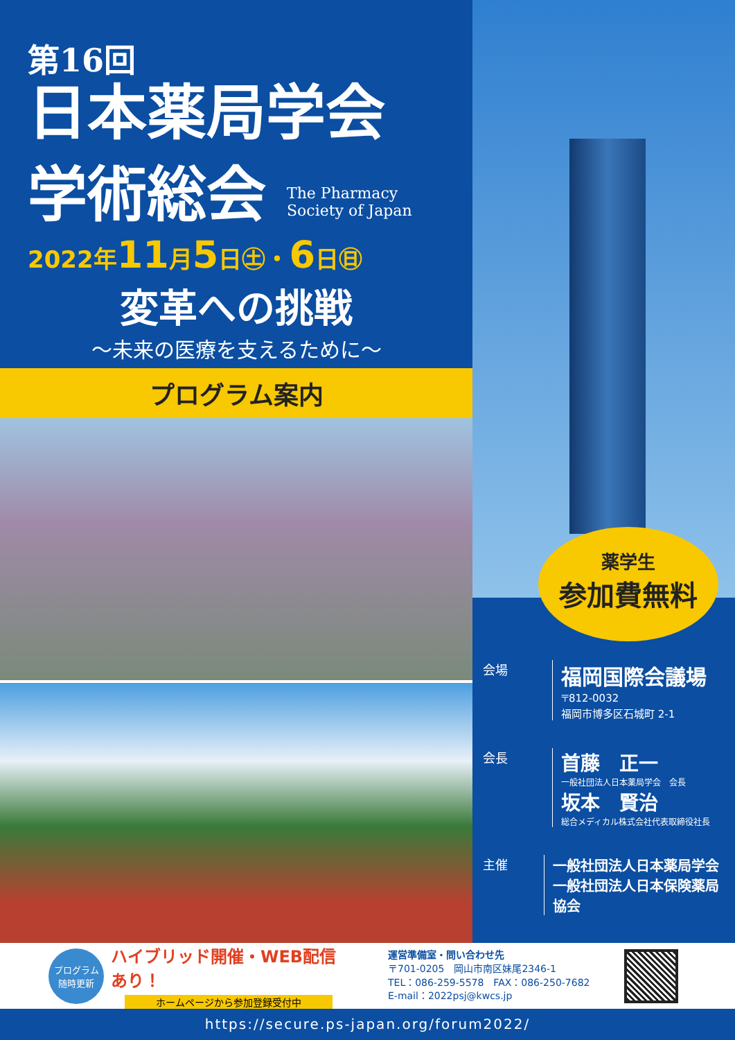第16回
日本薬局学会
学術総会 The Pharmacy
Society of Japan
2022年11月5日㊏・6日㊐
変革への挑戦
～未来の医療を支えるために～
プログラム案内
薬学生
参加費無料
会場
福岡国際会議場
〒812-0032
福岡市博多区石城町 2-1
会長
首藤　正一
一般社団法人日本薬局学会　会長
坂本　賢治
総合メディカル株式会社代表取締役社長
主催 一般社団法人日本薬局学会
一般社団法人日本保険薬局協会
プログラム
随時更新
ハイブリッド開催・WEB配信あり！
ホームページから参加登録受付中
運営準備室・問い合わせ先
〒701-0205　岡山市南区妹尾2346-1
TEL：086-259-5578　FAX：086-250-7682
E-mail：2022psj@kwcs.jp
https://secure.ps-japan.org/forum2022/